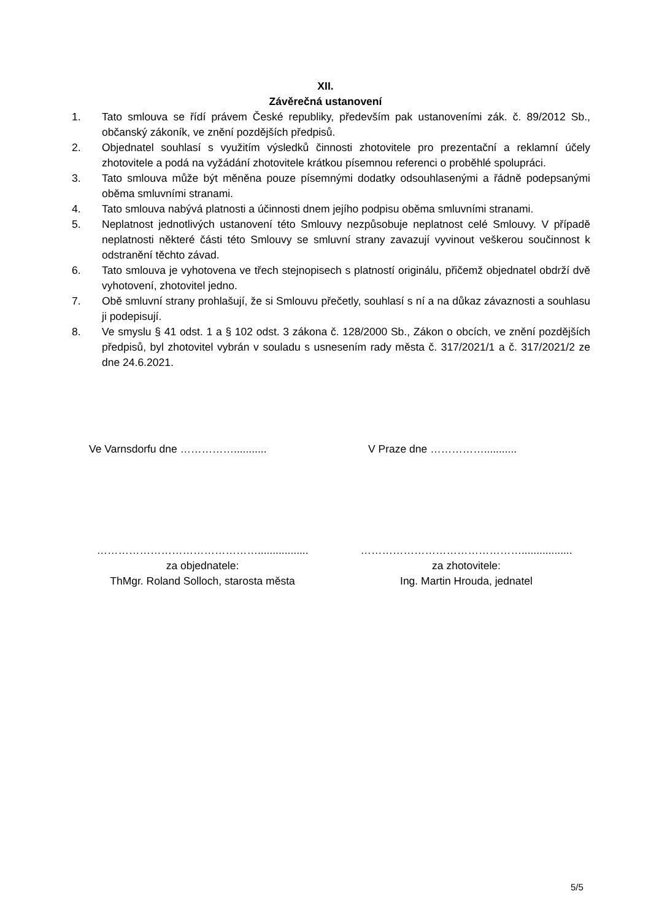XII.
Závěrečná ustanovení
1. Tato smlouva se řídí právem České republiky, především pak ustanoveními zák. č. 89/2012 Sb., občanský zákoník, ve znění pozdějších předpisů.
2. Objednatel souhlasí s využitím výsledků činnosti zhotovitele pro prezentační a reklamní účely zhotovitele a podá na vyžádání zhotovitele krátkou písemnou referenci o proběhlé spolupráci.
3. Tato smlouva může být měněna pouze písemnými dodatky odsouhlasenými a řádně podepsanými oběma smluvními stranami.
4. Tato smlouva nabývá platnosti a účinnosti dnem jejího podpisu oběma smluvními stranami.
5. Neplatnost jednotlivých ustanovení této Smlouvy nezpůsobuje neplatnost celé Smlouvy. V případě neplatnosti některé části této Smlouvy se smluvní strany zavazují vyvinout veškerou součinnost k odstranění těchto závad.
6. Tato smlouva je vyhotovena ve třech stejnopisech s platností originálu, přičemž objednatel obdrží dvě vyhotovení, zhotovitel jedno.
7. Obě smluvní strany prohlašují, že si Smlouvu přečetly, souhlasí s ní a na důkaz závaznosti a souhlasu ji podepisují.
8. Ve smyslu § 41 odst. 1 a § 102 odst. 3 zákona č. 128/2000 Sb., Zákon o obcích, ve znění pozdějších předpisů, byl zhotovitel vybrán v souladu s usnesením rady města č. 317/2021/1 a č. 317/2021/2 ze dne 24.6.2021.
Ve Varnsdorfu dne ……………........... V Praze dne ……………...........
……………………………………….................
za objednatele:
ThMgr. Roland Solloch, starosta města
……………………………………….................
za zhotovitele:
Ing. Martin Hrouda, jednatel
5/5